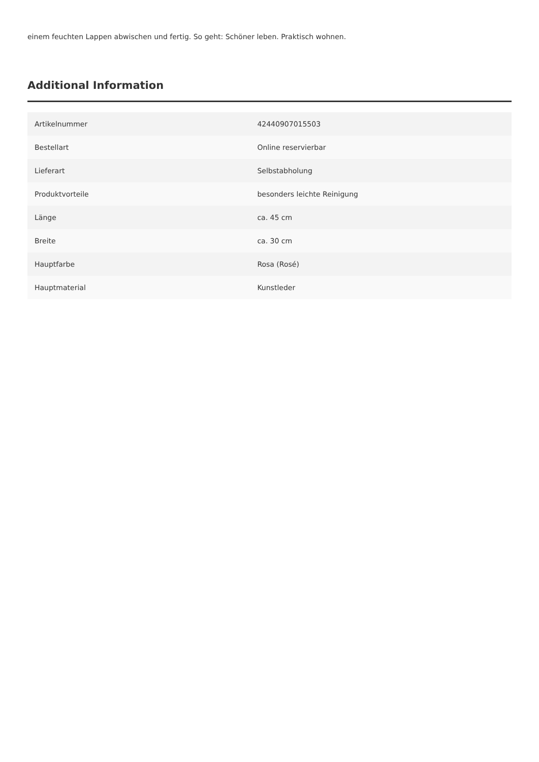einem feuchten Lappen abwischen und fertig. So geht: Schöner leben. Praktisch wohnen.
Additional Information
| Artikelnummer | 42440907015503 |
| Bestellart | Online reservierbar |
| Lieferart | Selbstabholung |
| Produktvorteile | besonders leichte Reinigung |
| Länge | ca. 45 cm |
| Breite | ca. 30 cm |
| Hauptfarbe | Rosa (Rosé) |
| Hauptmaterial | Kunstleder |